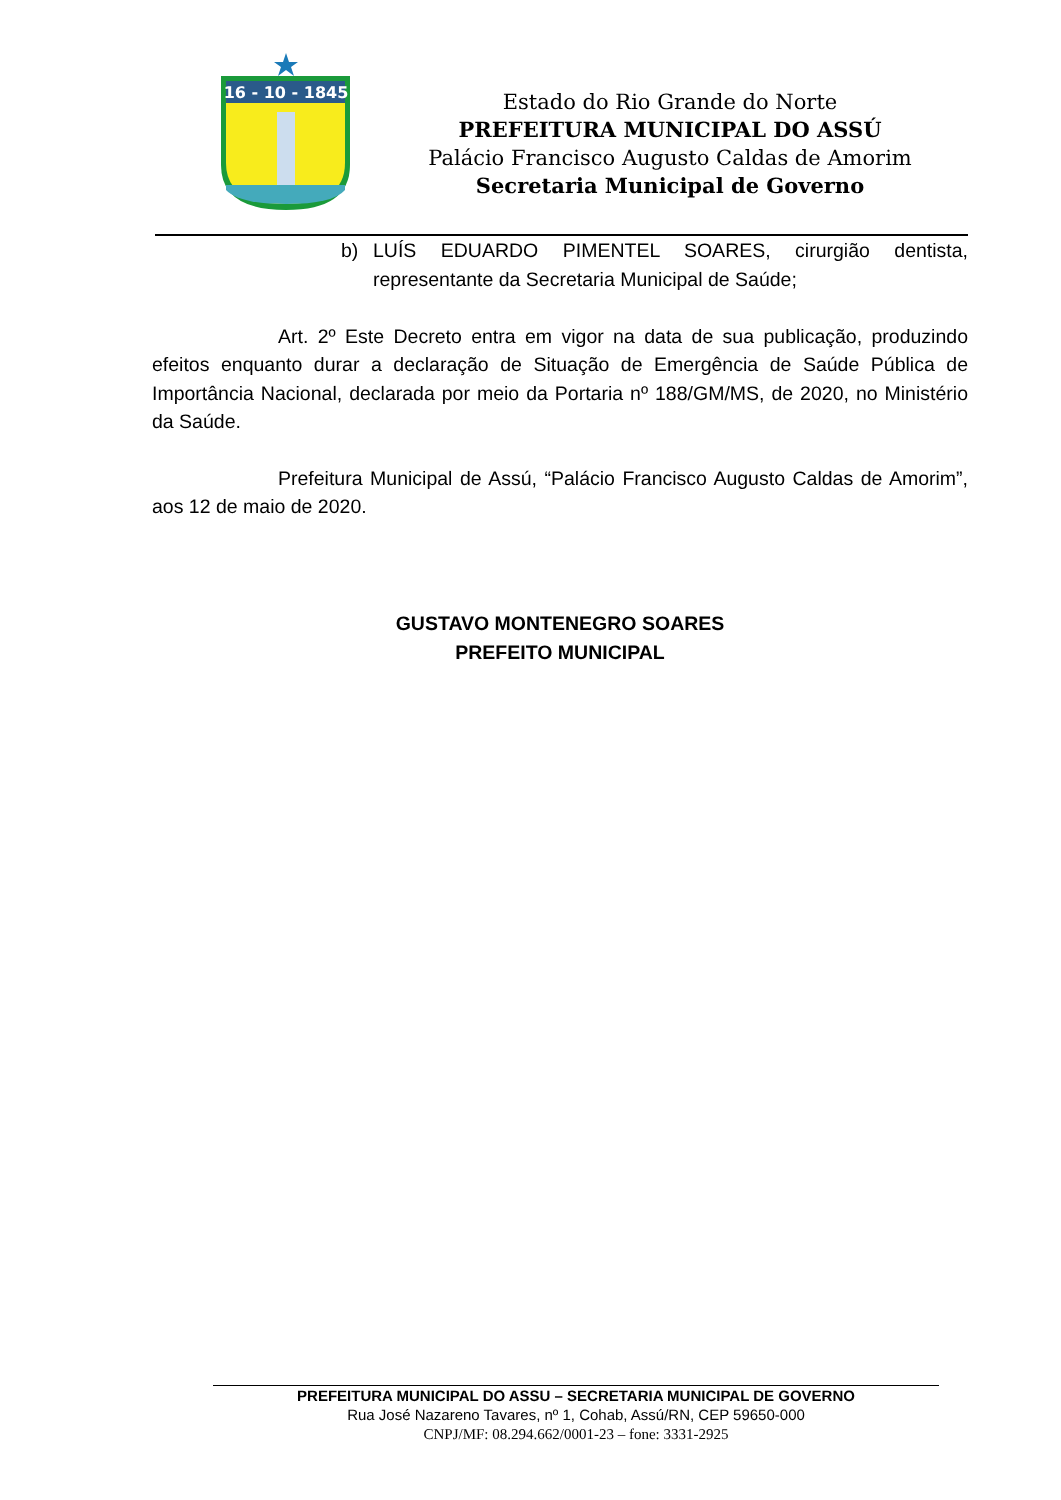16 - 10 - 1845
Estado do Rio Grande do Norte
PREFEITURA MUNICIPAL DO ASSÚ
Palácio Francisco Augusto Caldas de Amorim
Secretaria Municipal de Governo
b) LUÍS EDUARDO PIMENTEL SOARES, cirurgião dentista, representante da Secretaria Municipal de Saúde;
Art. 2º Este Decreto entra em vigor na data de sua publicação, produzindo efeitos enquanto durar a declaração de Situação de Emergência de Saúde Pública de Importância Nacional, declarada por meio da Portaria nº 188/GM/MS, de 2020, no Ministério da Saúde.
Prefeitura Municipal de Assú, “Palácio Francisco Augusto Caldas de Amorim”, aos 12 de maio de 2020.
GUSTAVO MONTENEGRO SOARES
PREFEITO MUNICIPAL
PREFEITURA MUNICIPAL DO ASSU – SECRETARIA MUNICIPAL DE GOVERNO
Rua José Nazareno Tavares, nº 1, Cohab, Assú/RN, CEP 59650-000
CNPJ/MF: 08.294.662/0001-23 – fone: 3331-2925